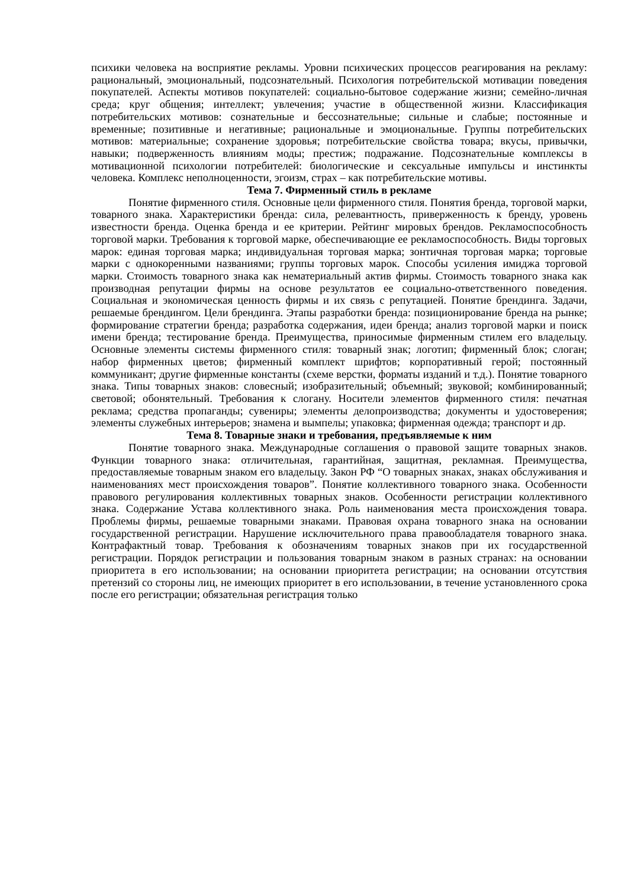психики человека на восприятие рекламы. Уровни психических процессов реагирования на рекламу: рациональный, эмоциональный, подсознательный. Психология потребительской мотивации поведения покупателей. Аспекты мотивов покупателей: социально-бытовое содержание жизни; семейно-личная среда; круг общения; интеллект; увлечения; участие в общественной жизни. Классификация потребительских мотивов: сознательные и бессознательные; сильные и слабые; постоянные и временные; позитивные и негативные; рациональные и эмоциональные. Группы потребительских мотивов: материальные; сохранение здоровья; потребительские свойства товара; вкусы, привычки, навыки; подверженность влияниям моды; престиж; подражание. Подсознательные комплексы в мотивационной психологии потребителей: биологические и сексуальные импульсы и инстинкты человека. Комплекс неполноценности, эгоизм, страх – как потребительские мотивы.
Тема 7. Фирменный стиль в рекламе
Понятие фирменного стиля. Основные цели фирменного стиля. Понятия бренда, торговой марки, товарного знака. Характеристики бренда: сила, релевантность, приверженность к бренду, уровень известности бренда. Оценка бренда и ее критерии. Рейтинг мировых брендов. Рекламоспособность торговой марки. Требования к торговой марке, обеспечивающие ее рекламоспособность. Виды торговых марок: единая торговая марка; индивидуальная торговая марка; зонтичная торговая марка; торговые марки с однокоренными названиями; группы торговых марок. Способы усиления имиджа торговой марки. Стоимость товарного знака как нематериальный актив фирмы. Стоимость товарного знака как производная репутации фирмы на основе результатов ее социально-ответственного поведения. Социальная и экономическая ценность фирмы и их связь с репутацией. Понятие брендинга. Задачи, решаемые брендингом. Цели брендинга. Этапы разработки бренда: позиционирование бренда на рынке; формирование стратегии бренда; разработка содержания, идеи бренда; анализ торговой марки и поиск имени бренда; тестирование бренда. Преимущества, приносимые фирменным стилем его владельцу. Основные элементы системы фирменного стиля: товарный знак; логотип; фирменный блок; слоган; набор фирменных цветов; фирменный комплект шрифтов; корпоративный герой; постоянный коммуникант; другие фирменные константы (схеме верстки, форматы изданий и т.д.). Понятие товарного знака. Типы товарных знаков: словесный; изобразительный; объемный; звуковой; комбинированный; световой; обонятельный. Требования к слогану. Носители элементов фирменного стиля: печатная реклама; средства пропаганды; сувениры; элементы делопроизводства; документы и удостоверения; элементы служебных интерьеров; знамена и вымпелы; упаковка; фирменная одежда; транспорт и др.
Тема 8. Товарные знаки и требования, предъявляемые к ним
Понятие товарного знака. Международные соглашения о правовой защите товарных знаков. Функции товарного знака: отличительная, гарантийная, защитная, рекламная. Преимущества, предоставляемые товарным знаком его владельцу. Закон РФ “О товарных знаках, знаках обслуживания и наименованиях мест происхождения товаров”. Понятие коллективного товарного знака. Особенности правового регулирования коллективных товарных знаков. Особенности регистрации коллективного знака. Содержание Устава коллективного знака. Роль наименования места происхождения товара. Проблемы фирмы, решаемые товарными знаками. Правовая охрана товарного знака на основании государственной регистрации. Нарушение исключительного права правообладателя товарного знака. Контрафактный товар. Требования к обозначениям товарных знаков при их государственной регистрации. Порядок регистрации и пользования товарным знаком в разных странах: на основании приоритета в его использовании; на основании приоритета регистрации; на основании отсутствия претензий со стороны лиц, не имеющих приоритет в его использовании, в течение установленного срока после его регистрации; обязательная регистрация только